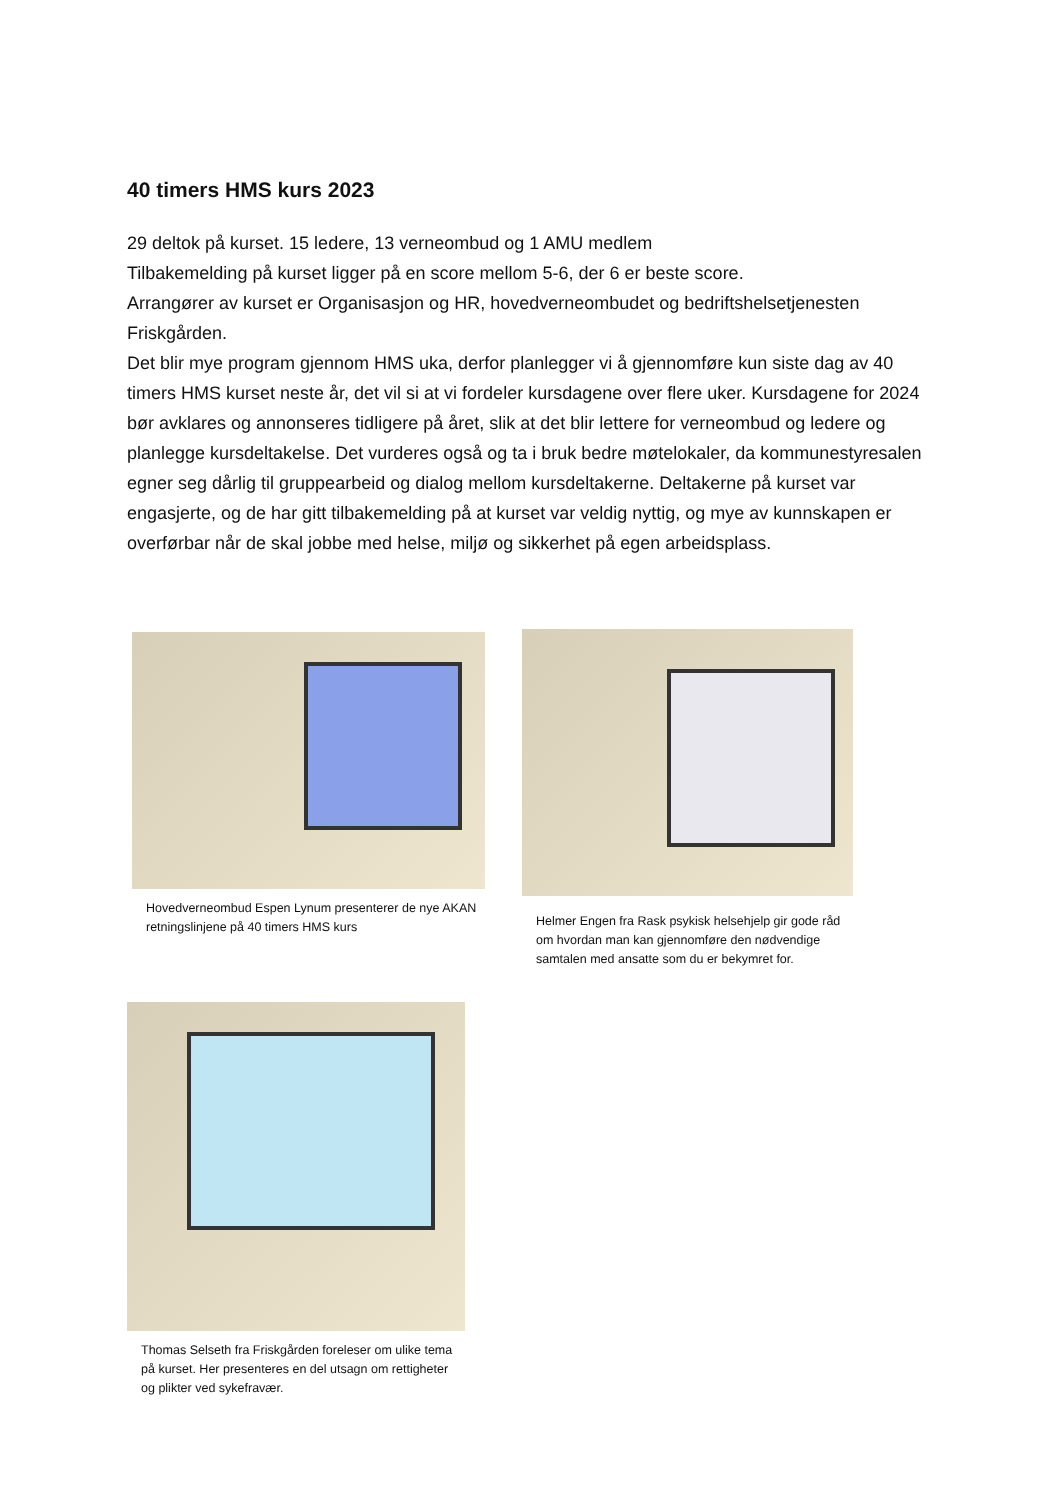40 timers HMS kurs 2023
29 deltok på kurset. 15 ledere, 13 verneombud og 1 AMU medlem
Tilbakemelding på kurset ligger på en score mellom 5-6, der 6 er beste score.
Arrangører av kurset er Organisasjon og HR, hovedverneombudet og bedriftshelsetjenesten Friskgården.
Det blir mye program gjennom HMS uka, derfor planlegger vi å gjennomføre kun siste dag av 40 timers HMS kurset neste år, det vil si at vi fordeler kursdagene over flere uker. Kursdagene for 2024 bør avklares og annonseres tidligere på året, slik at det blir lettere for verneombud og ledere og planlegge kursdeltakelse. Det vurderes også og ta i bruk bedre møtelokaler, da kommunestyresalen egner seg dårlig til gruppearbeid og dialog mellom kursdeltakerne. Deltakerne på kurset var engasjerte, og de har gitt tilbakemelding på at kurset var veldig nyttig, og mye av kunnskapen er overførbar når de skal jobbe med helse, miljø og sikkerhet på egen arbeidsplass.
Hovedverneombud Espen Lynum presenterer de nye AKAN retningslinjene på 40 timers HMS kurs
Helmer Engen fra Rask psykisk helsehjelp gir gode råd om hvordan man kan gjennomføre den nødvendige samtalen med ansatte som du er bekymret for.
Thomas Selseth fra Friskgården foreleser om ulike tema på kurset. Her presenteres en del utsagn om rettigheter og plikter ved sykefravær.